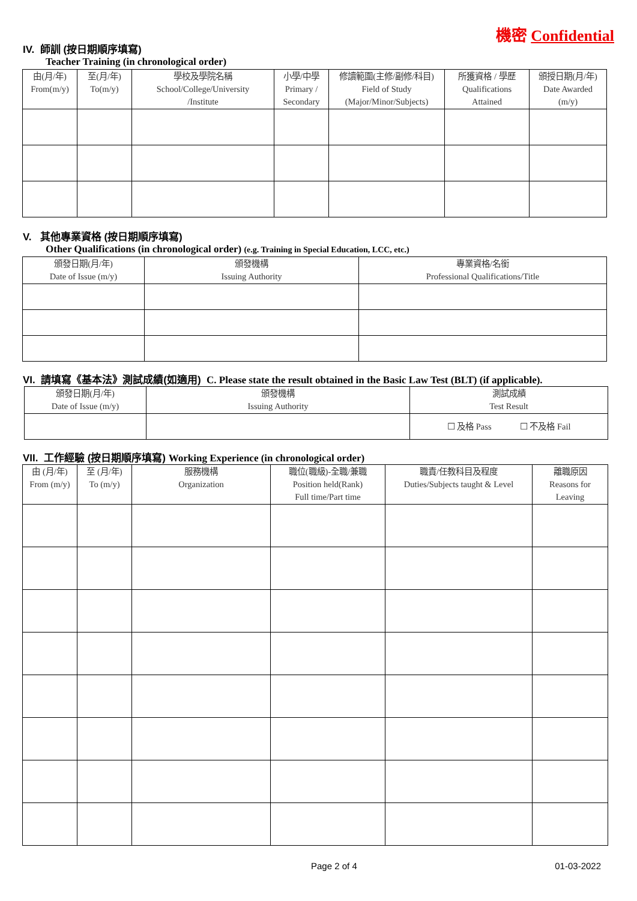機密 Confidential
IV. 師訓 (按日期順序填寫)
Teacher Training (in chronological order)
| 由(月/年) From(m/y) | 至(月/年) To(m/y) | 學校及學院名稱 School/College/University /Institute | 小學/中學 Primary / Secondary | 修讀範圍(主修/副修/科目) Field of Study (Major/Minor/Subjects) | 所獲資格 / 學歷 Qualifications Attained | 頒授日期(月/年) Date Awarded (m/y) |
| --- | --- | --- | --- | --- | --- | --- |
V. 其他專業資格 (按日期順序填寫)
Other Qualifications (in chronological order) (e.g. Training in Special Education, LCC, etc.)
| 頒發日期(月/年) Date of Issue (m/y) | 頒發機構 Issuing Authority | 專業資格/名銜 Professional Qualifications/Title |
| --- | --- | --- |
VI. 請填寫《基本法》測試成績(如適用) C. Please state the result obtained in the Basic Law Test (BLT) (if applicable).
| 頒發日期(月/年) Date of Issue (m/y) | 頒發機構 Issuing Authority | 測試成績 Test Result |
| --- | --- | --- |
| | | ☐ 及格 Pass ☐ 不及格 Fail |
VII. 工作經驗 (按日期順序填寫) Working Experience (in chronological order)
| 由 (月/年) From (m/y) | 至 (月/年) To (m/y) | 服務機構 Organization | 職位(職級)-全職/兼職 Position held(Rank) Full time/Part time | 職責/任教科目及程度 Duties/Subjects taught & Level | 離職原因 Reasons for Leaving |
| --- | --- | --- | --- | --- | --- |
Page 2 of 4 01-03-2022